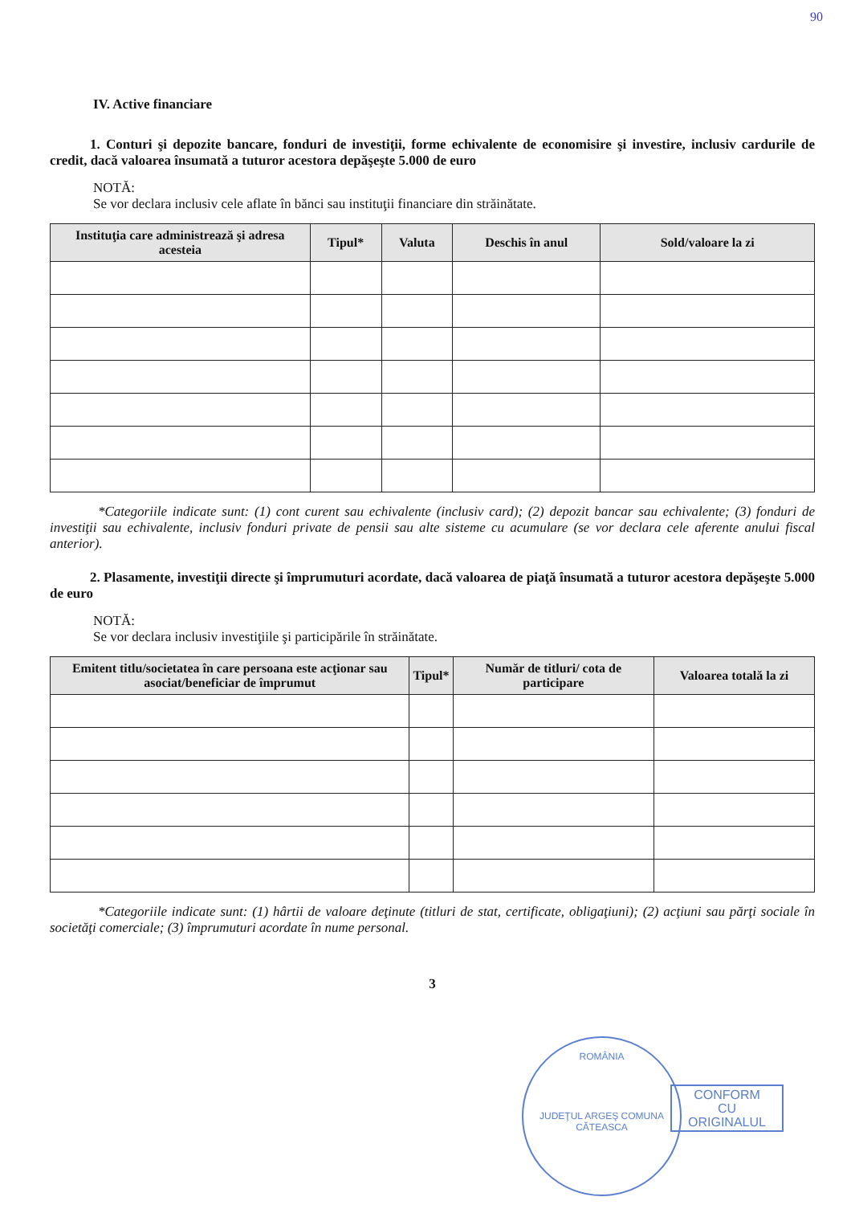90
IV. Active financiare
1. Conturi şi depozite bancare, fonduri de investiţii, forme echivalente de economisire şi investire, inclusiv cardurile de credit, dacă valoarea însumată a tuturor acestora depăşeşte 5.000 de euro
NOTĂ:
Se vor declara inclusiv cele aflate în bănci sau instituţii financiare din străinătate.
| Instituţia care administrează şi adresa acesteia | Tipul* | Valuta | Deschis în anul | Sold/valoare la zi |
| --- | --- | --- | --- | --- |
*Categoriile indicate sunt: (1) cont curent sau echivalente (inclusiv card); (2) depozit bancar sau echivalente; (3) fonduri de investiţii sau echivalente, inclusiv fonduri private de pensii sau alte sisteme cu acumulare (se vor declara cele aferente anului fiscal anterior).
2. Plasamente, investiţii directe şi împrumuturi acordate, dacă valoarea de piaţă însumată a tuturor acestora depăşeşte 5.000 de euro
NOTĂ:
Se vor declara inclusiv investiţiile şi participările în străinătate.
| Emitent titlu/societatea în care persoana este acţionar sau asociat/beneficiar de împrumut | Tipul* | Număr de titluri/ cota de participare | Valoarea totală la zi |
| --- | --- | --- | --- |
*Categoriile indicate sunt: (1) hârtii de valoare deţinute (titluri de stat, certificate, obligaţiuni); (2) acţiuni sau părţi sociale în societăţi comerciale; (3) împrumuturi acordate în nume personal.
3
ROMÂNIA
JUDEŢUL ARGEŞ COMUNA CĂTEASCA
CONFORM
CU
ORIGINALUL